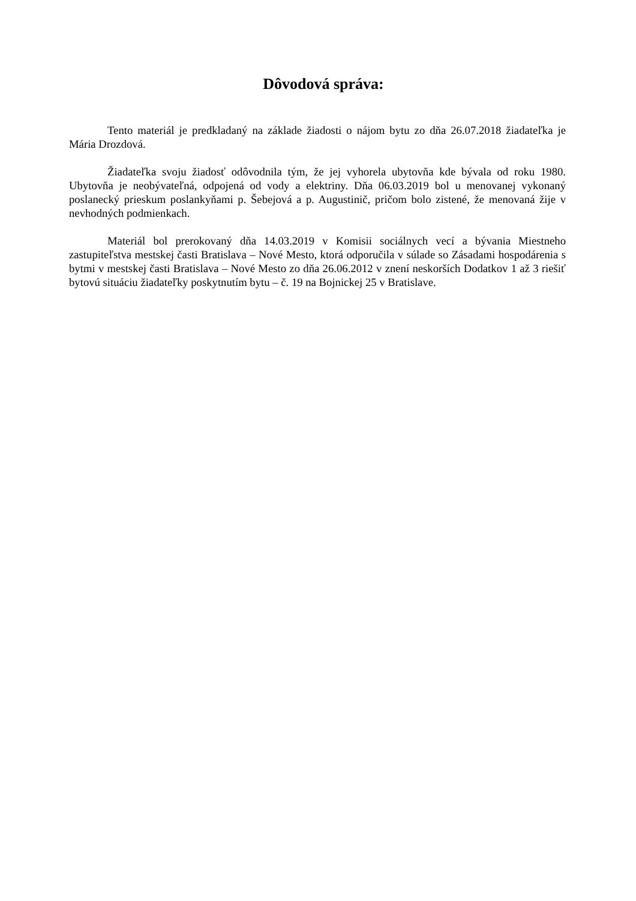Dôvodová správa:
Tento materiál je predkladaný na základe žiadosti o nájom bytu zo dňa 26.07.2018 žiadateľka je Mária Drozdová.
Žiadateľka svoju žiadosť odôvodnila tým, že jej vyhorela ubytovňa kde bývala od roku 1980. Ubytovňa je neobývateľná, odpojená od vody a elektriny. Dňa 06.03.2019 bol u menovanej vykonaný poslanecký prieskum poslankyňami p. Šebejová a p. Augustinič, pričom bolo zistené, že menovaná žije v nevhodných podmienkach.
Materiál bol prerokovaný dňa 14.03.2019 v Komisii sociálnych vecí a bývania Miestneho zastupiteľstva mestskej časti Bratislava – Nové Mesto, ktorá odporučila v súlade so Zásadami hospodárenia s bytmi v mestskej časti Bratislava – Nové Mesto zo dňa 26.06.2012 v znení neskorších Dodatkov 1 až 3 riešiť bytovú situáciu žiadateľky poskytnutím bytu – č. 19 na Bojnickej 25 v Bratislave.